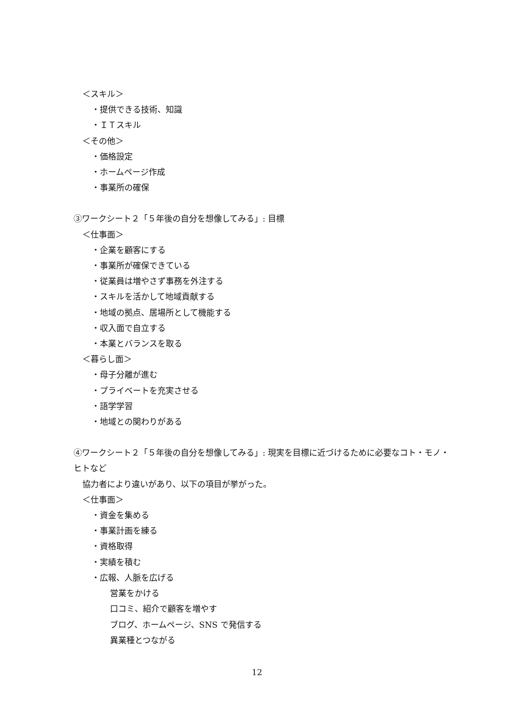＜スキル＞
・提供できる技術、知識
・ＩＴスキル
＜その他＞
・価格設定
・ホームページ作成
・事業所の確保
③ワークシート２「５年後の自分を想像してみる」: 目標
＜仕事面＞
・企業を顧客にする
・事業所が確保できている
・従業員は増やさず事務を外注する
・スキルを活かして地域貢献する
・地域の拠点、居場所として機能する
・収入面で自立する
・本業とバランスを取る
＜暮らし面＞
・母子分離が進む
・プライベートを充実させる
・語学学習
・地域との関わりがある
④ワークシート２「５年後の自分を想像してみる」: 現実を目標に近づけるために必要なコト・モノ・ヒトなど
協力者により違いがあり、以下の項目が挙がった。
＜仕事面＞
・資金を集める
・事業計画を練る
・資格取得
・実績を積む
・広報、人脈を広げる
営業をかける
口コミ、紹介で顧客を増やす
ブログ、ホームページ、SNS で発信する
異業種とつながる
12